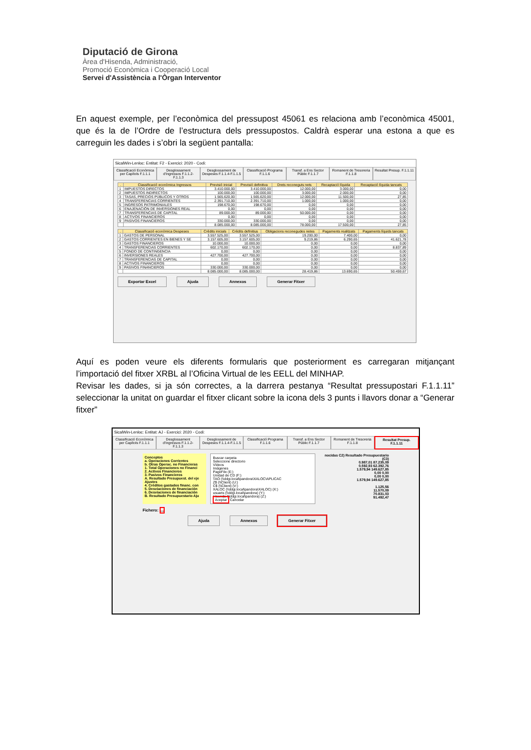Diputació de Girona
Àrea d'Hisenda, Administració,
Promoció Econòmica i Cooperació Local
Servei d'Assistència a l'Òrgan Interventor
En aquest exemple, per l’econòmica del pressupost 45061 es relaciona amb l’econòmica 45001, que és la de l’Ordre de l’estructura dels pressupostos. Caldrà esperar una estona a que es carreguin les dades i s’obri la següent pantalla:
SicalWin-Lenloc: Entitat: F2 - Exercici: 2020 - Codi:
Classificació Econòmica per Capítols F.1.1.1
Desglossament d'Ingressos F.1.1.2-F.1.1.3
Desglossament de Despeses F.1.1.4-F.1.1.5
Classificació Programa F.1.1.6 Transf. a Ens Sector Públic F.1.1.7
Romanent de Tresoreria F.1.1.8 Resultat Presup. F.1.1.11
| . | Classificació econòmica Ingressos | Previsió inicial | Previsió definitiva | Drets reconeguts nets | Recaptació líquida | Recaptació líquida tancats |
| --- | --- | --- | --- | --- | --- | --- |
| 1 | IMPUESTOS DIRECTOS | 3.410.000,00 | 3.410.000,00 | 12.000,00 | 3.000,00 | 0,00 |
| 2 | IMPUESTOS INDIRECTOS | 100.000,00 | 100.000,00 | 3.000,00 | 2.000,00 | 0,00 |
| 3 | TASAS, PRECIOS PÚBLICOS Y OTROS | 1.565.620,00 | 1.565.620,00 | 12.000,00 | 11.500,00 | 27,85 |
| 4 | TRANSFERENCIAS CORRIENTES | 2.391.710,00 | 2.391.710,00 | 1.000,00 | 1.000,00 | 0,00 |
| 5 | INGRESOS PATRIMONIALES | 198.670,00 | 198.670,00 | 0,00 | 0,00 | 0,00 |
| 6 | ENAJENACIÓN DE INVERSIONES REAL | 0,00 | 0,00 | 0,00 | 0,00 | 0,00 |
| 7 | TRANSFERENCIAS DE CAPITAL | 89.000,00 | 89.000,00 | 50.000,00 | 0,00 | 0,00 |
| 8 | ACTIVOS FINANCIEROS | 0,00 | 0,00 | 0,00 | 0,00 | 0,00 |
| 9 | PASIVOS FINANCIEROS | 330.000,00 | 330.000,00 | 0,00 | 0,00 | 0,00 |
| | | 8.085.000,00 | 8.085.000,00 | 78.000,00 | 17.500,00 | 27,85 |
| . | Classificació econòmica Despeses | Crèdits inicials | Crèdits definitius | Obligacions reconegudes netes | Pagaments realitzats | Pagaments líquids tancats |
| --- | --- | --- | --- | --- | --- | --- |
| 1 | GASTOS DE PERSONAL | 3.557.525,00 | 3.557.525,00 | 19.200,00 | 7.400,00 | 0,00 |
| 2 | GASTOS CORRIENTES EN BIENES Y SE | 3.157.605,00 | 3.157.605,00 | 9.219,86 | 6.290,65 | 41.621,78 |
| 3 | GASTOS FINANCIEROS | 10.000,00 | 10.000,00 | 0,00 | 0,00 | 0,00 |
| 4 | TRANSFERENCIAS CORRIENTES | 602.170,00 | 602.170,00 | 0,00 | 0,00 | 8.837,89 |
| 5 | FONDO DE CONTINGENCIA | 0,00 | 0,00 | 0,00 | 0,00 | 0,00 |
| 6 | INVERSIONES REALES | 427.700,00 | 427.700,00 | 0,00 | 0,00 | 0,00 |
| 7 | TRANSFERENCIAS DE CAPITAL | 0,00 | 0,00 | 0,00 | 0,00 | 0,00 |
| 8 | ACTIVOS FINANCIEROS | 0,00 | 0,00 | 0,00 | 0,00 | 0,00 |
| 9 | PASIVOS FINANCIEROS | 330.000,00 | 330.000,00 | 0,00 | 0,00 | 0,00 |
| | | 8.085.000,00 | 8.085.000,00 | 28.419,86 | 13.690,65 | 50.459,67 |
Exportar Excel Ajuda Annexos Generar Fitxer
Aquí es poden veure els diferents formularis que posteriorment es carregaran mitjançant l’importació del fitxer XRBL al l’Oficina Virtual de les EELL del MINHAP.
Revisar les dades, si ja són correctes, a la darrera pestanya “Resultat pressupostari F.1.1.11” seleccionar la unitat on guardar el fitxer clicant sobre la icona dels 3 punts i llavors donar a “Generar fitxer”
SicalWin-Lenloc: Entitat: AJ - Exercici: 2020 - Codi:
Classificació Econòmica per Capítols F.1.1.1
Desglossament d'Ingressos F.1.1.2-F.1.1.3
Desglossament de Despeses F.1.1.4-F.1.1.5
Classificació Programa F.1.1.6 Transf. a Ens Sector Públic F.1.1.7
Romanent de Tresoreria F.1.1.8 Resultat Presup. F.1.1.11
Conceptos
a. Operaciones Corrientes
b. Otras Operac. no Financieras
1. Total Operaciones no Financi
2. Activos Financieros
3. Pasivos Financieros
A. Resultado Presupuest. del eje
Ajustes
4. Créditos gastados financ. con
5. Desviaciones de financiación
6. Desviaciones de financiación
B. Resultado Presupuestario Aju
Buscar carpeta
Seleccione directorio
Vídeos
Imágenes
PageFile (E:)
Unidad de CD (F:)
TAO (\\ddgi.local\pandora\XALOC\APLICAC
Z$ (\\Client) (U:)
C$ (\\Client) (V:)
XALOC (\\ddgi.local\pandora\XALOC) (X:)
usuaris (\\ddgi.local\pandora) (Y:)
Hisenda (\\ddgi.local\pandora) (Z:)
Aceptar Cancelar
nocidas C2) Resultado Presupuestario (C3)
0.987,01 87.235,09
0.592,93 62.392,76
1.579,94 149.627,85
0,00 0,00
0,00 0,00
1.579,94 149.627,85
1.125,56
11.570,09
70.831,03
91.492,47
Fichero: ...
Ajuda Annexos Generar Fitxer